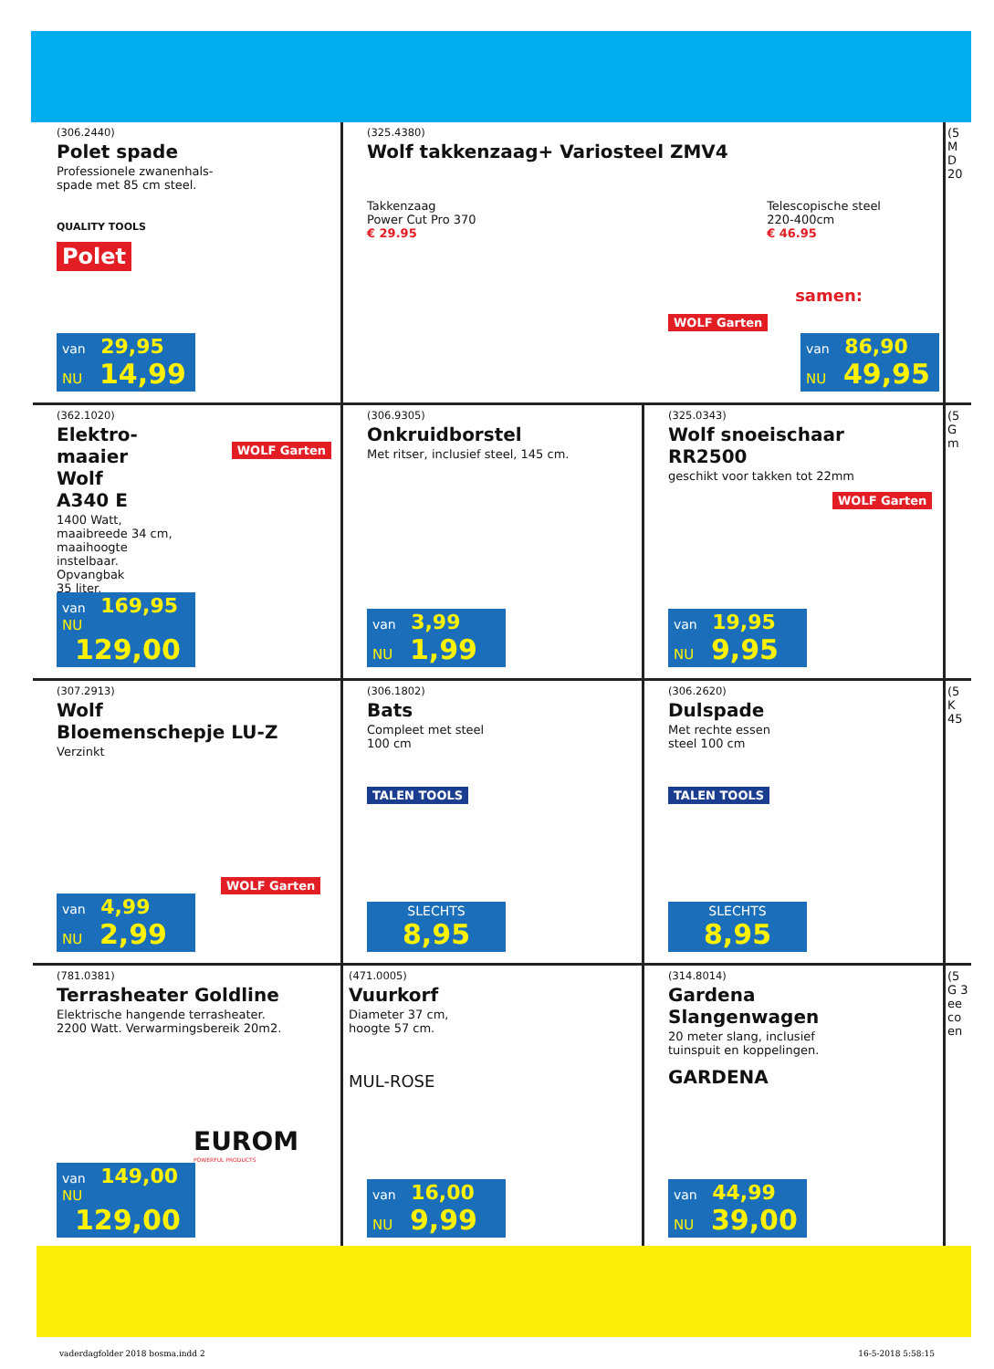(306.2440)
Polet spade
Professionele zwanenhals-
spade met 85 cm steel.
QUALITY TOOLS
Polet
van 29,95
NU 14,99
(325.4380)
Wolf takkenzaag+ Variosteel ZMV4
Takkenzaag
Power Cut Pro 370
€ 29.95
Telescopische steel
220-400cm
€ 46.95
samen:
WOLF Garten
van 86,90
NU 49,95
(5 M D 20
(362.1020)
Elektro-
maaier
Wolf
A340 E
1400 Watt,
maaibreede 34 cm,
maaihoogte
instelbaar.
Opvangbak
35 liter.
WOLF Garten
van 169,95
NU 129,00
(306.9305)
Onkruidborstel
Met ritser, inclusief steel, 145 cm.
van 3,99
NU 1,99
(325.0343)
Wolf snoeischaar
RR2500
geschikt voor takken tot 22mm
WOLF Garten
van 19,95
NU 9,95
(5 G m
(307.2913)
Wolf
Bloemenschepje LU-Z
Verzinkt
WOLF Garten
van 4,99
NU 2,99
(306.1802)
Bats
Compleet met steel
100 cm
TALEN TOOLS
SLECHTS
8,95
(306.2620)
Dulspade
Met rechte essen
steel 100 cm
TALEN TOOLS
SLECHTS
8,95
(5 K 45
(781.0381)
Terrasheater Goldline
Elektrische hangende terrasheater.
2200 Watt. Verwarmingsbereik 20m2.
EUROM
POWERFUL PRODUCTS
van 149,00
NU 129,00
(471.0005)
Vuurkorf
Diameter 37 cm,
hoogte 57 cm.
MUL-ROSE
van 16,00
NU 9,99
(314.8014)
Gardena
Slangenwagen
20 meter slang, inclusief
tuinspuit en koppelingen.
GARDENA
van 44,99
NU 39,00
(5 G 3 ee co en
vaderdagfolder 2018 bosma.indd 2 16-5-2018 5:58:15